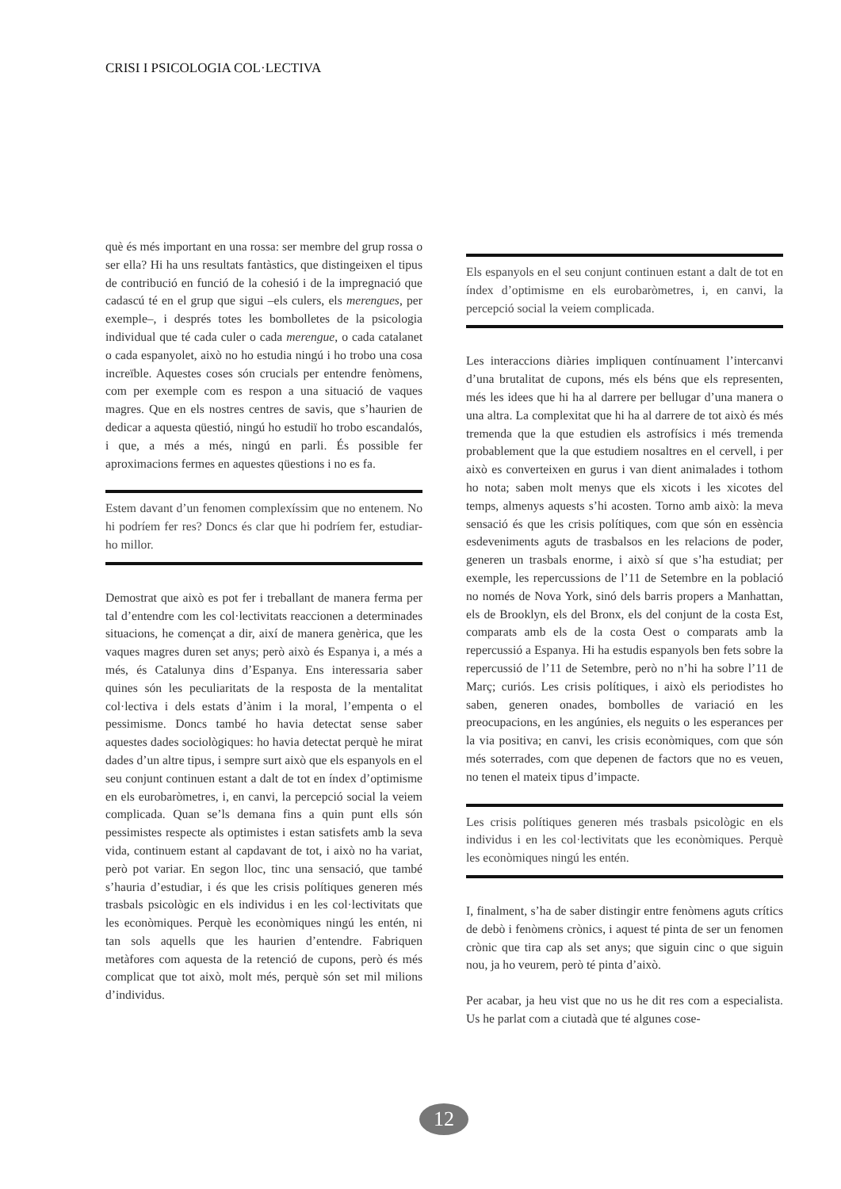CRISI I PSICOLOGIA COL·LECTIVA
què és més important en una rossa: ser membre del grup rossa o ser ella? Hi ha uns resultats fantàstics, que distingeixen el tipus de contribució en funció de la cohesió i de la impregnació que cadascú té en el grup que sigui –els culers, els merengues, per exemple–, i després totes les bombolletes de la psicologia individual que té cada culer o cada merengue, o cada catalanet o cada espanyolet, això no ho estudia ningú i ho trobo una cosa increïble. Aquestes coses són crucials per entendre fenòmens, com per exemple com es respon a una situació de vaques magres. Que en els nostres centres de savis, que s’haurien de dedicar a aquesta qüestió, ningú ho estudiï ho trobo escandalós, i que, a més a més, ningú en parli. És possible fer aproximacions fermes en aquestes qüestions i no es fa.
Estem davant d’un fenomen complexíssim que no entenem. No hi podríem fer res? Doncs és clar que hi podríem fer, estudiar-ho millor.
Demostrat que això es pot fer i treballant de manera ferma per tal d’entendre com les col·lectivitats reaccionen a determinades situacions, he començat a dir, així de manera genèrica, que les vaques magres duren set anys; però això és Espanya i, a més a més, és Catalunya dins d’Espanya. Ens interessaria saber quines són les peculiaritats de la resposta de la mentalitat col·lectiva i dels estats d’ànim i la moral, l’empenta o el pessimisme. Doncs també ho havia detectat sense saber aquestes dades sociològiques: ho havia detectat perquè he mirat dades d’un altre tipus, i sempre surt això que els espanyols en el seu conjunt continuen estant a dalt de tot en índex d’optimisme en els eurobaròmetres, i, en canvi, la percepció social la veiem complicada. Quan se’ls demana fins a quin punt ells són pessimistes respecte als optimistes i estan satisfets amb la seva vida, continuem estant al capdavant de tot, i això no ha variat, però pot variar. En segon lloc, tinc una sensació, que també s’hauria d’estudiar, i és que les crisis polítiques generen més trasbals psicològic en els individus i en les col·lectivitats que les econòmiques. Perquè les econòmiques ningú les entén, ni tan sols aquells que les haurien d’entendre. Fabriquen metàfores com aquesta de la retenció de cupons, però és més complicat que tot això, molt més, perquè són set mil milions d’individus.
Els espanyols en el seu conjunt continuen estant a dalt de tot en índex d’optimisme en els eurobaròmetres, i, en canvi, la percepció social la veiem complicada.
Les interaccions diàries impliquen contínuament l’intercanvi d’una brutalitat de cupons, més els béns que els representen, més les idees que hi ha al darrere per bellugar d’una manera o una altra. La complexitat que hi ha al darrere de tot això és més tremenda que la que estudien els astrofísics i més tremenda probablement que la que estudiem nosaltres en el cervell, i per això es converteixen en gurus i van dient animalades i tothom ho nota; saben molt menys que els xicots i les xicotes del temps, almenys aquests s’hi acosten. Torno amb això: la meva sensació és que les crisis polítiques, com que són en essència esdeveniments aguts de trasbalsos en les relacions de poder, generen un trasbals enorme, i això sí que s’ha estudiat; per exemple, les repercussions de l’11 de Setembre en la població no només de Nova York, sinó dels barris propers a Manhattan, els de Brooklyn, els del Bronx, els del conjunt de la costa Est, comparats amb els de la costa Oest o comparats amb la repercussió a Espanya. Hi ha estudis espanyols ben fets sobre la repercussió de l’11 de Setembre, però no n’hi ha sobre l’11 de Març; curiós. Les crisis polítiques, i això els periodistes ho saben, generen onades, bombolles de variació en les preocupacions, en les angúnies, els neguits o les esperances per la via positiva; en canvi, les crisis econòmiques, com que són més soterrades, com que depenen de factors que no es veuen, no tenen el mateix tipus d’impacte.
Les crisis polítiques generen més trasbals psicològic en els individus i en les col·lectivitats que les econòmiques. Perquè les econòmiques ningú les entén.
I, finalment, s’ha de saber distingir entre fenòmens aguts crítics de debò i fenòmens crònics, i aquest té pinta de ser un fenomen crònic que tira cap als set anys; que siguin cinc o que siguin nou, ja ho veurem, però té pinta d’això.
Per acabar, ja heu vist que no us he dit res com a especialista. Us he parlat com a ciutadà que té algunes cose-
12